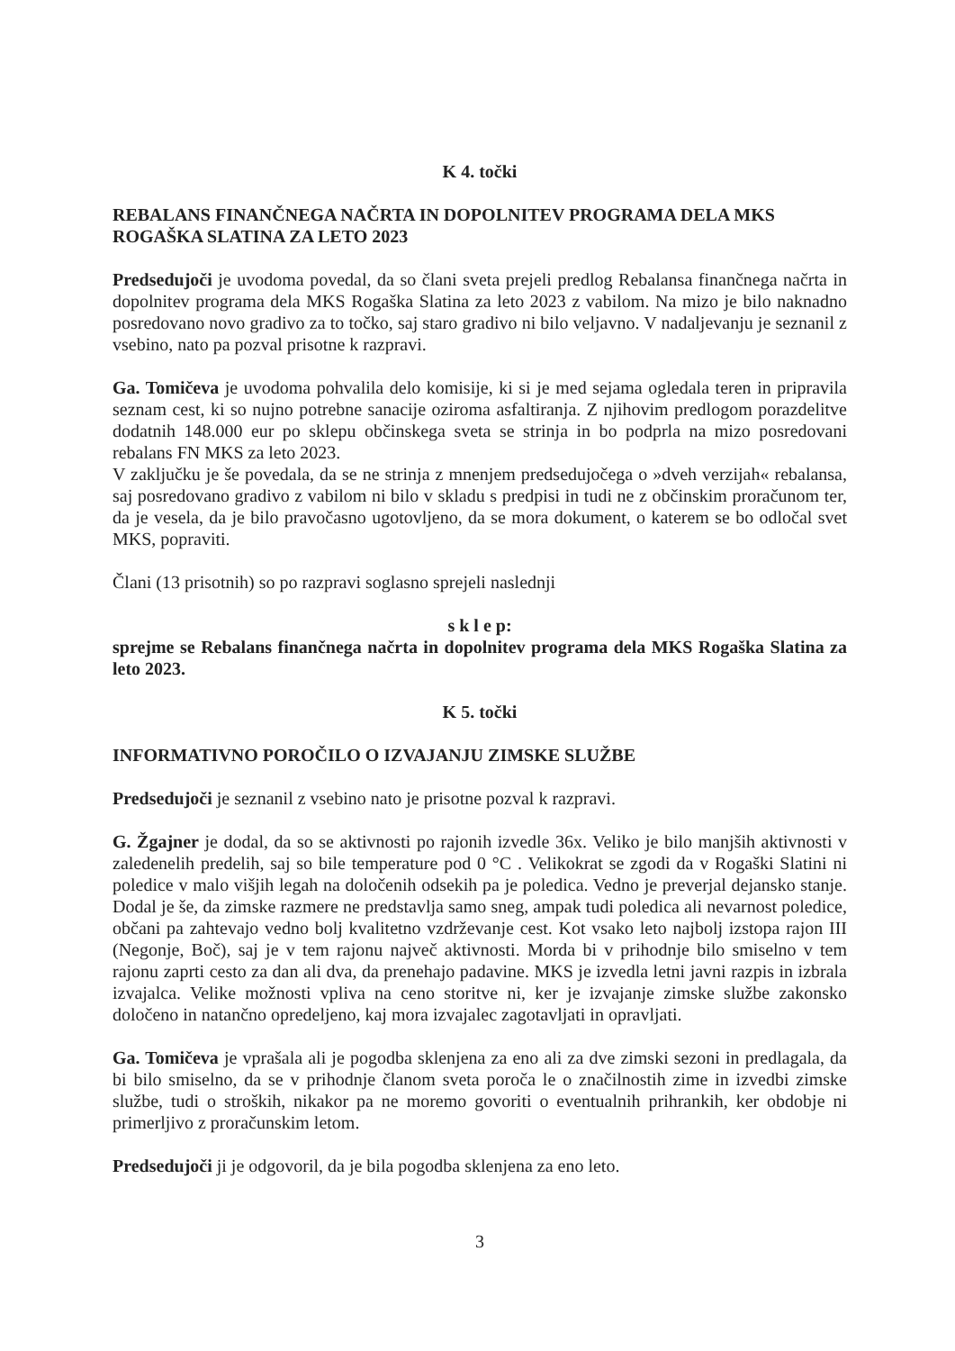K 4. točki
REBALANS FINANČNEGA NAČRTA IN DOPOLNITEV PROGRAMA DELA MKS ROGAŠKA SLATINA ZA LETO 2023
Predsedujoči je uvodoma povedal, da so člani sveta prejeli predlog Rebalansa finančnega načrta in dopolnitev programa dela MKS Rogaška Slatina za leto 2023 z vabilom. Na mizo je bilo naknadno posredovano novo gradivo za to točko, saj staro gradivo ni bilo veljavno. V nadaljevanju je seznanil z vsebino, nato pa pozval prisotne k razpravi.
Ga. Tomičeva je uvodoma pohvalila delo komisije, ki si je med sejama ogledala teren in pripravila seznam cest, ki so nujno potrebne sanacije oziroma asfaltiranja. Z njihovim predlogom porazdelitve dodatnih 148.000 eur po sklepu občinskega sveta se strinja in bo podprla na mizo posredovani rebalans FN MKS za leto 2023.
V zaključku je še povedala, da se ne strinja z mnenjem predsedujočega o »dveh verzijah« rebalansa, saj posredovano gradivo z vabilom ni bilo v skladu s predpisi in tudi ne z občinskim proračunom ter, da je vesela, da je bilo pravočasno ugotovljeno, da se mora dokument, o katerem se bo odločal svet MKS, popraviti.
Člani (13 prisotnih) so po razpravi soglasno sprejeli naslednji
s k l e p:
sprejme se Rebalans finančnega načrta in dopolnitev programa dela MKS Rogaška Slatina za leto 2023.
K 5. točki
INFORMATIVNO POROČILO O IZVAJANJU ZIMSKE SLUŽBE
Predsedujoči je seznanil z vsebino nato je prisotne pozval k razpravi.
G. Žgajner je dodal, da so se aktivnosti po rajonih izvedle 36x. Veliko je bilo manjših aktivnosti v zaledenelih predelih, saj so bile temperature pod 0 °C . Velikokrat se zgodi da v Rogaški Slatini ni poledice v malo višjih legah na določenih odsekih pa je poledica. Vedno je preverjal dejansko stanje. Dodal je še, da zimske razmere ne predstavlja samo sneg, ampak tudi poledica ali nevarnost poledice, občani pa zahtevajo vedno bolj kvalitetno vzdrževanje cest. Kot vsako leto najbolj izstopa rajon III (Negonje, Boč), saj je v tem rajonu največ aktivnosti. Morda bi v prihodnje bilo smiselno v tem rajonu zaprti cesto za dan ali dva, da prenehajo padavine. MKS je izvedla letni javni razpis in izbrala izvajalca. Velike možnosti vpliva na ceno storitve ni, ker je izvajanje zimske službe zakonsko določeno in natančno opredeljeno, kaj mora izvajalec zagotavljati in opravljati.
Ga. Tomičeva je vprašala ali je pogodba sklenjena za eno ali za dve zimski sezoni in predlagala, da bi bilo smiselno, da se v prihodnje članom sveta poroča le o značilnostih zime in izvedbi zimske službe, tudi o stroških, nikakor pa ne moremo govoriti o eventualnih prihrankih, ker obdobje ni primerljivo z proračunskim letom.
Predsedujoči ji je odgovoril, da je bila pogodba sklenjena za eno leto.
3